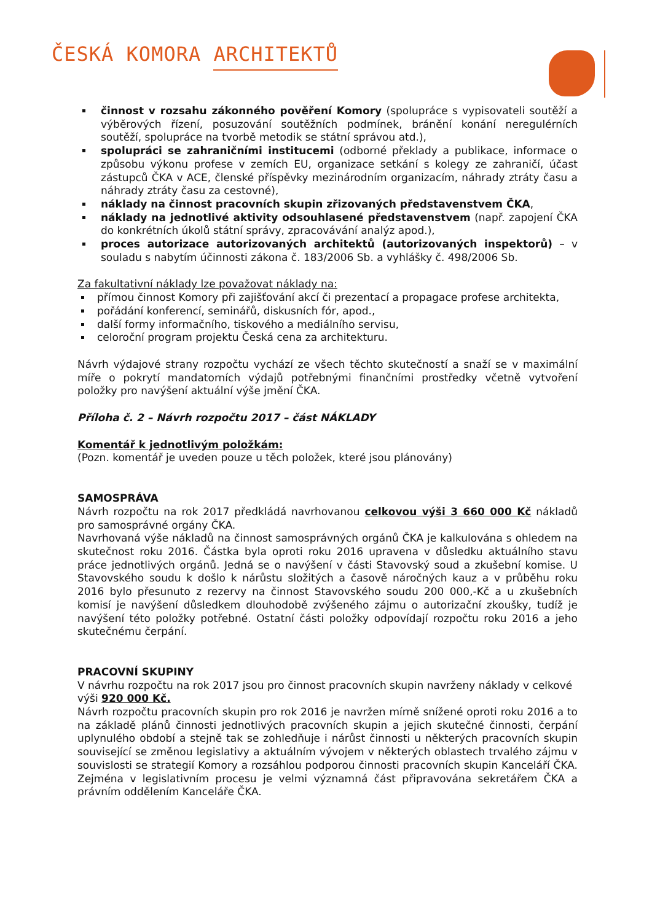ČESKÁ KOMORA ARCHITEKTŮ
činnost v rozsahu zákonného pověření Komory (spolupráce s vypisovateli soutěží a výběrových řízení, posuzování soutěžních podmínek, bránění konání neregulérních soutěží, spolupráce na tvorbě metodik se státní správou atd.),
spolupráci se zahraničními institucemi (odborné překlady a publikace, informace o způsobu výkonu profese v zemích EU, organizace setkání s kolegy ze zahraničí, účast zástupců ČKA v ACE, členské příspěvky mezinárodním organizacím, náhrady ztráty času a náhrady ztráty času za cestovné),
náklady na činnost pracovních skupin zřizovaných představenstvem ČKA,
náklady na jednotlivé aktivity odsouhlasené představenstvem (např. zapojení ČKA do konkrétních úkolů státní správy, zpracovávání analýz apod.),
proces autorizace autorizovaných architektů (autorizovaných inspektorů) – v souladu s nabytím účinnosti zákona č. 183/2006 Sb. a vyhlášky č. 498/2006 Sb.
Za fakultativní náklady lze považovat náklady na:
přímou činnost Komory při zajišťování akcí či prezentací a propagace profese architekta,
pořádání konferencí, seminářů, diskusních fór, apod.,
další formy informačního, tiskového a mediálního servisu,
celoroční program projektu Česká cena za architekturu.
Návrh výdajové strany rozpočtu vychází ze všech těchto skutečností a snaží se v maximální míře o pokrytí mandatorních výdajů potřebnými finančními prostředky včetně vytvoření položky pro navýšení aktuální výše jmění ČKA.
Příloha č. 2 – Návrh rozpočtu 2017 – část NÁKLADY
Komentář k jednotlivým položkám:
(Pozn. komentář je uveden pouze u těch položek, které jsou plánovány)
SAMOSPRÁVA
Návrh rozpočtu na rok 2017 předkládá navrhovanou celkovou výši 3 660 000 Kč nákladů pro samosprávné orgány ČKA.
Navrhovaná výše nákladů na činnost samosprávných orgánů ČKA je kalkulována s ohledem na skutečnost roku 2016. Částka byla oproti roku 2016 upravena v důsledku aktuálního stavu práce jednotlivých orgánů. Jedná se o navýšení v části Stavovský soud a zkušební komise. U Stavovského soudu k došlo k nárůstu složitých a časově náročných kauz a v průběhu roku 2016 bylo přesunuto z rezervy na činnost Stavovského soudu 200 000,-Kč a u zkušebních komisí je navýšení důsledkem dlouhodobě zvýšeného zájmu o autorizační zkoušky, tudíž je navýšení této položky potřebné. Ostatní části položky odpovídají rozpočtu roku 2016 a jeho skutečnému čerpání.
PRACOVNÍ SKUPINY
V návrhu rozpočtu na rok 2017 jsou pro činnost pracovních skupin navrženy náklady v celkové výši 920 000 Kč.
Návrh rozpočtu pracovních skupin pro rok 2016 je navržen mírně snížené oproti roku 2016 a to na základě plánů činnosti jednotlivých pracovních skupin a jejich skutečné činnosti, čerpání uplynulého období a stejně tak se zohledňuje i nárůst činnosti u některých pracovních skupin související se změnou legislativy a aktuálním vývojem v některých oblastech trvalého zájmu v souvislosti se strategií Komory a rozsáhlou podporou činnosti pracovních skupin Kanceláří ČKA. Zejména v legislativním procesu je velmi významná část připravována sekretářem ČKA a právním oddělením Kanceláře ČKA.